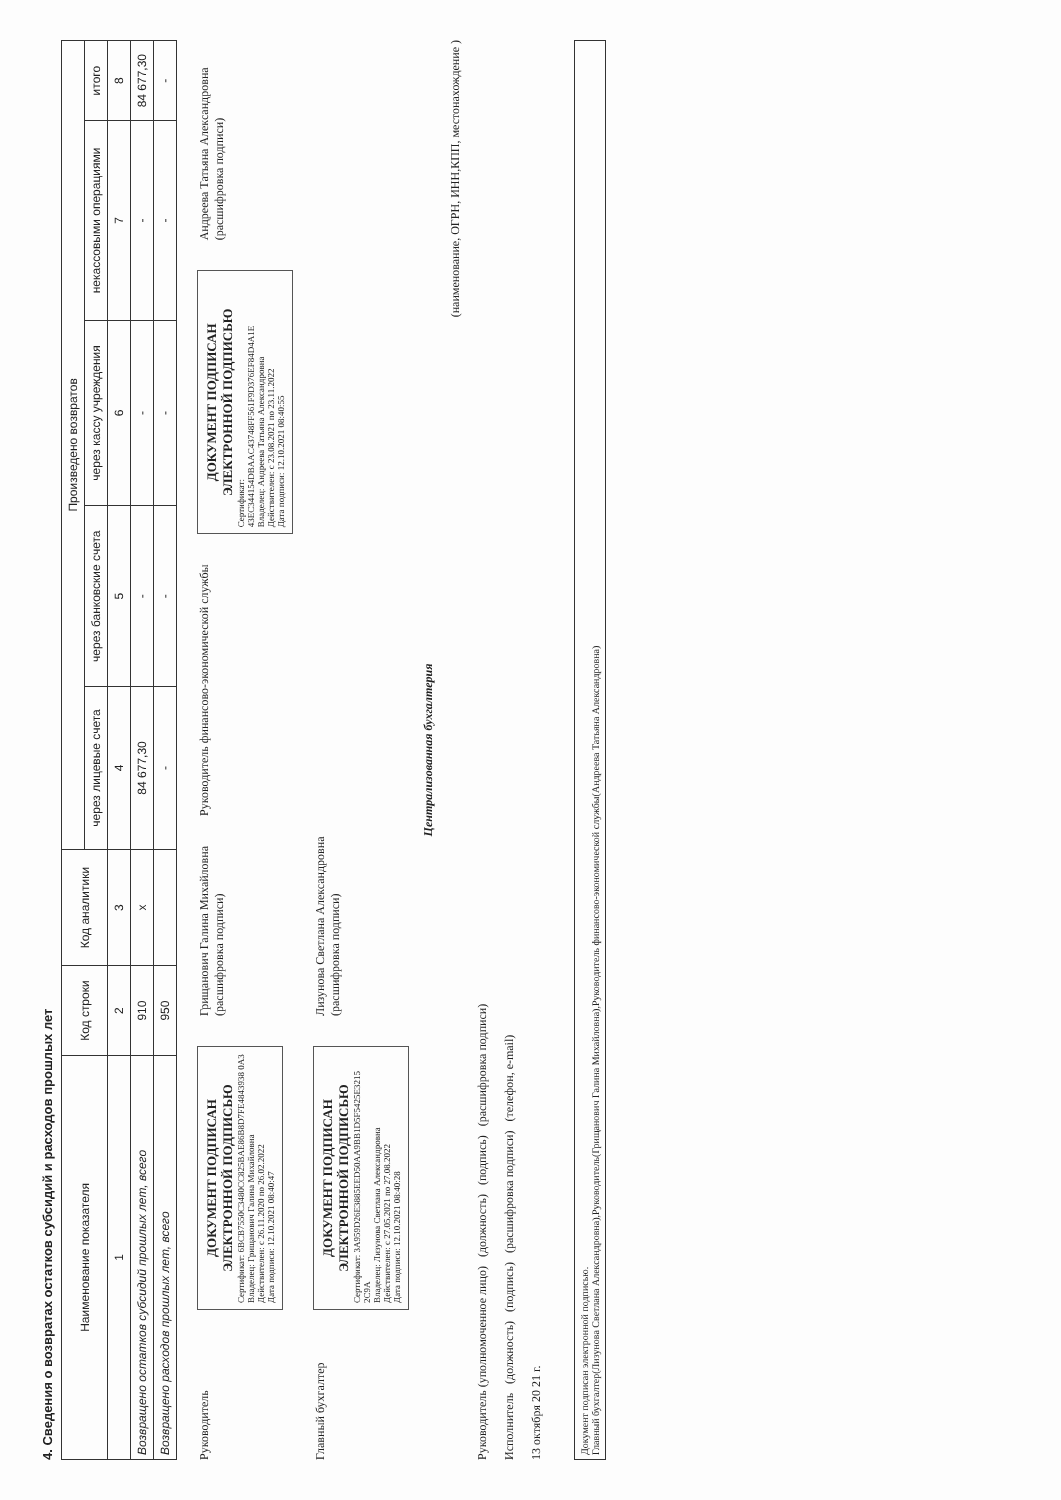4. Сведения о возвратах остатков субсидий и расходов прошлых лет
| Наименование показателя | Код строки | Код аналитики | Произведено возвратов | | | | |
| --- | --- | --- | --- | --- | --- | --- | --- |
| | | | через лицевые счета | через банковские счета | через кассу учреждения | некассовыми операциями | итого |
| 1 | 2 | 3 | 4 | 5 | 6 | 7 | 8 |
| Возвращено остатков субсидий прошлых лет, всего | 910 | x | 84 677,30 | - | - | - | 84 677,30 |
| Возвращено расходов прошлых лет, всего | 950 | | - | - | - | - | - |
Руководитель
ДОКУМЕНТ ПОДПИСАН ЭЛЕКТРОННОЙ ПОДПИСЬЮ
Сертификат: 6BCB7550C3480CC825BAE86B8D7FE4843938 0A3
Владелец: Грищанович Галина Михайловна
Действителен: с 26.11.2020 по 26.02.2022
Дата подписи: 12.10.2021 08:40:47
Грищанович Галина Михайловна
(расшифровка подписи)
Руководитель финансово-экономической службы
ДОКУМЕНТ ПОДПИСАН ЭЛЕКТРОННОЙ ПОДПИСЬЮ
Сертификат: 43EC344154DBAAC43748FF561F9D376EF84D4A1E
Владелец: Андреева Татьяна Александровна
Действителен: с 23.08.2021 по 23.11.2022
Дата подписи: 12.10.2021 08:40:55
Андреева Татьяна Александровна
(расшифровка подписи)
Главный бухгалтер
ДОКУМЕНТ ПОДПИСАН ЭЛЕКТРОННОЙ ПОДПИСЬЮ
Сертификат: 3A959D26E3885EED50AA9BB1D5F5425E3215 2C9A
Владелец: Лизунова Светлана Александровна
Действителен: с 27.05.2021 по 27.08.2022
Дата подписи: 12.10.2021 08:40:28
Лизунова Светлана Александровна
(расшифровка подписи)
Централизованная бухгалтерия
(наименование, ОГРН, ИНН,КПП, местонахождение )
Руководитель (уполномоченное лицо) (должность) (подпись) (расшифровка подписи)
Исполнитель (должность) (подпись) (расшифровка подписи) (телефон, e-mail)
13 октября 20 21 г.
Документ подписан электронной подписью.
Главный бухгалтер(Лизунова Светлана Александровна),Руководитель(Грищанович Галина Михайловна),Руководитель финансово-экономической службы(Андреева Татьяна Александровна)